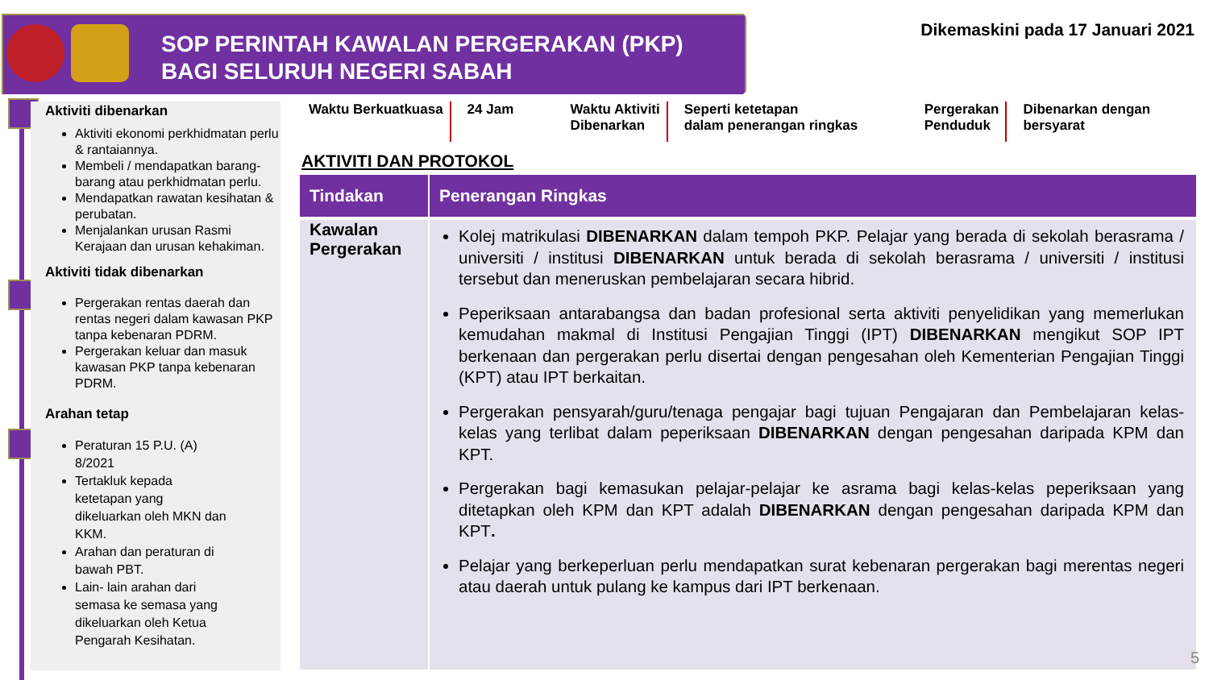SOP PERINTAH KAWALAN PERGERAKAN (PKP)
BAGI SELURUH NEGERI SABAH
Dikemaskini pada 17 Januari 2021
Aktiviti dibenarkan
Aktiviti ekonomi perkhidmatan perlu & rantaiannya.
Membeli / mendapatkan barang-barang atau perkhidmatan perlu.
Mendapatkan rawatan kesihatan & perubatan.
Menjalankan urusan Rasmi Kerajaan dan urusan kehakiman.
Aktiviti tidak dibenarkan
Pergerakan rentas daerah dan rentas negeri dalam kawasan PKP tanpa kebenaran PDRM.
Pergerakan keluar dan masuk kawasan PKP tanpa kebenaran PDRM.
Arahan tetap
Peraturan 15 P.U. (A) 8/2021
Tertakluk kepada ketetapan yang dikeluarkan oleh MKN dan KKM.
Arahan dan peraturan di bawah PBT.
Lain- lain arahan dari semasa ke semasa yang dikeluarkan oleh Ketua Pengarah Kesihatan.
Waktu Berkuatkuasa
24 Jam Waktu Aktiviti
Dibenarkan
Seperti ketetapan
dalam penerangan ringkas
Pergerakan
Penduduk
Dibenarkan dengan
bersyarat
AKTIVITI DAN PROTOKOL
| Tindakan | Penerangan Ringkas |
| --- | --- |
| Kawalan Pergerakan | Kolej matrikulasi DIBENARKAN dalam tempoh PKP. Pelajar yang berada di sekolah berasrama / universiti / institusi DIBENARKAN untuk berada di sekolah berasrama / universiti / institusi tersebut dan meneruskan pembelajaran secara hibrid. Peperiksaan antarabangsa dan badan profesional serta aktiviti penyelidikan yang memerlukan kemudahan makmal di Institusi Pengajian Tinggi (IPT) DIBENARKAN mengikut SOP IPT berkenaan dan pergerakan perlu disertai dengan pengesahan oleh Kementerian Pengajian Tinggi (KPT) atau IPT berkaitan. Pergerakan pensyarah/guru/tenaga pengajar bagi tujuan Pengajaran dan Pembelajaran kelas-kelas yang terlibat dalam peperiksaan DIBENARKAN dengan pengesahan daripada KPM dan KPT. Pergerakan bagi kemasukan pelajar-pelajar ke asrama bagi kelas-kelas peperiksaan yang ditetapkan oleh KPM dan KPT adalah DIBENARKAN dengan pengesahan daripada KPM dan KPT . Pelajar yang berkeperluan perlu mendapatkan surat kebenaran pergerakan bagi merentas negeri atau daerah untuk pulang ke kampus dari IPT berkenaan. |
5